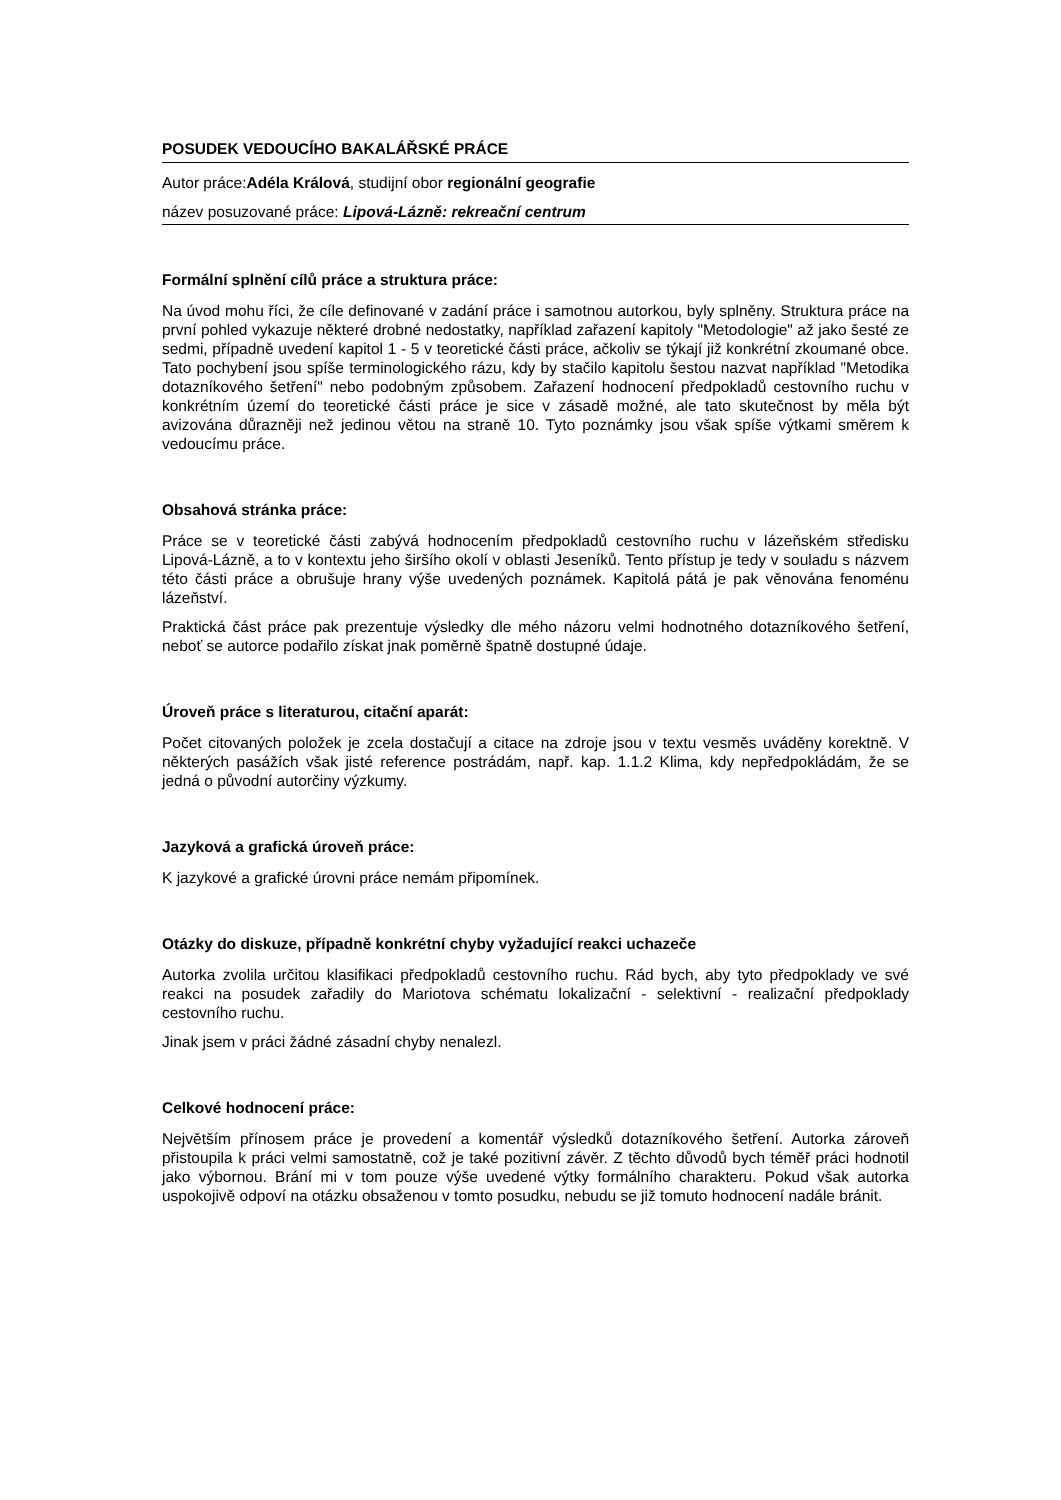POSUDEK VEDOUCÍHO BAKALÁŘSKÉ PRÁCE
Autor práce:Adéla Králová, studijní obor regionální geografie
název posuzované práce: Lipová-Lázně: rekreační centrum
Formální splnění cílů práce a struktura práce:
Na úvod mohu říci, že cíle definované v zadání práce i samotnou autorkou, byly splněny. Struktura práce na první pohled vykazuje některé drobné nedostatky, například zařazení kapitoly "Metodologie" až jako šesté ze sedmi, případně uvedení kapitol 1 - 5 v teoretické části práce, ačkoliv se týkají již konkrétní zkoumané obce. Tato pochybení jsou spíše terminologického rázu, kdy by stačilo kapitolu šestou nazvat například "Metodika dotazníkového šetření" nebo podobným způsobem. Zařazení hodnocení předpokladů cestovního ruchu v konkrétním území do teoretické části práce je sice v zásadě možné, ale tato skutečnost by měla být avizována důrazněji než jedinou větou na straně 10. Tyto poznámky jsou však spíše výtkami směrem k vedoucímu práce.
Obsahová stránka práce:
Práce se v teoretické části zabývá hodnocením předpokladů cestovního ruchu v lázeňském středisku Lipová-Lázně, a to v kontextu jeho širšího okolí v oblasti Jeseníků. Tento přístup je tedy v souladu s názvem této části práce a obrušuje hrany výše uvedených poznámek. Kapitolá pátá je pak věnována fenoménu lázeňství.
Praktická část práce pak prezentuje výsledky dle mého názoru velmi hodnotného dotazníkového šetření, neboť se autorce podařilo získat jnak poměrně špatně dostupné údaje.
Úroveň práce s literaturou, citační aparát:
Počet citovaných položek je zcela dostačují a citace na zdroje jsou v textu vesměs uváděny korektně. V některých pasážích však jisté reference postrádám, např. kap. 1.1.2 Klima, kdy nepředpokládám, že se jedná o původní autorčiny výzkumy.
Jazyková a grafická úroveň práce:
K jazykové a grafické úrovni práce nemám připomínek.
Otázky do diskuze, případně konkrétní chyby vyžadující reakci uchazeče
Autorka zvolila určitou klasifikaci předpokladů cestovního ruchu. Rád bych, aby tyto předpoklady ve své reakci na posudek zařadily do Mariotova schématu lokalizační - selektivní - realizační předpoklady cestovního ruchu.
Jinak jsem v práci žádné zásadní chyby nenalezl.
Celkové hodnocení práce:
Největším přínosem práce je provedení a komentář výsledků dotazníkového šetření. Autorka zároveň přistoupila k práci velmi samostatně, což je také pozitivní závěr. Z těchto důvodů bych téměř práci hodnotil jako výbornou. Brání mi v tom pouze výše uvedené výtky formálního charakteru. Pokud však autorka uspokojivě odpoví na otázku obsaženou v tomto posudku, nebudu se již tomuto hodnocení nadále bránit.